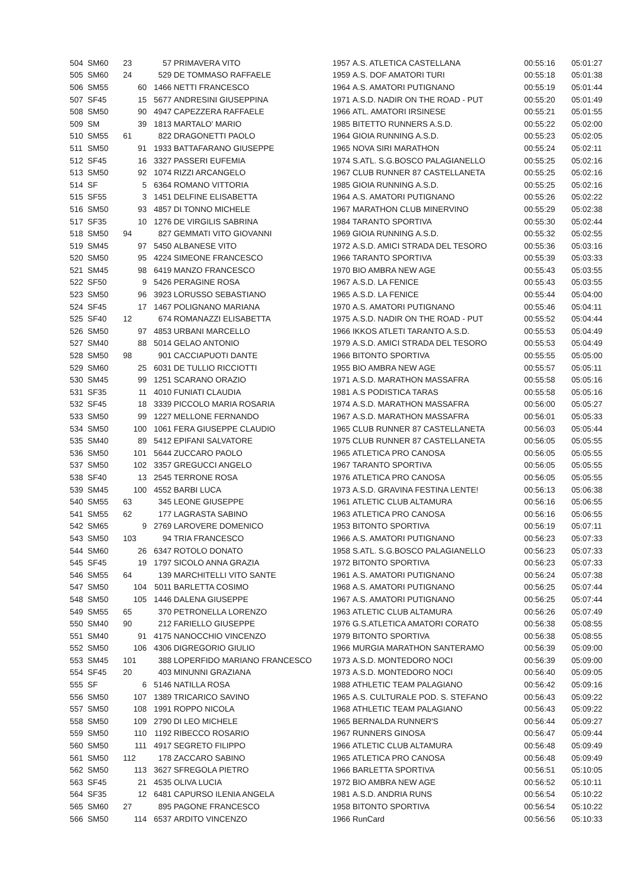| 504 | SM60 | 23 | 57 | PRIMAVERA VITO | 1957 | A.S. ATLETICA CASTELLANA | 00:55:16 | 05:01:27 |
| 505 | SM60 | 24 | 529 | DE TOMMASO RAFFAELE | 1959 | A.S. DOF AMATORI TURI | 00:55:18 | 05:01:38 |
| 506 | SM55 | 60 | 1466 | NETTI FRANCESCO | 1964 | A.S. AMATORI PUTIGNANO | 00:55:19 | 05:01:44 |
| 507 | SF45 | 15 | 5677 | ANDRESINI GIUSEPPINA | 1971 | A.S.D. NADIR ON THE ROAD - PUT | 00:55:20 | 05:01:49 |
| 508 | SM50 | 90 | 4947 | CAPEZZERA RAFFAELE | 1966 | ATL. AMATORI IRSINESE | 00:55:21 | 05:01:55 |
| 509 | SM | 39 | 1813 | MARTALO' MARIO | 1985 | BITETTO RUNNERS A.S.D. | 00:55:22 | 05:02:00 |
| 510 | SM55 | 61 | 822 | DRAGONETTI PAOLO | 1964 | GIOIA RUNNING A.S.D. | 00:55:23 | 05:02:05 |
| 511 | SM50 | 91 | 1933 | BATTAFARANO GIUSEPPE | 1965 | NOVA SIRI MARATHON | 00:55:24 | 05:02:11 |
| 512 | SF45 | 16 | 3327 | PASSERI EUFEMIA | 1974 | S.ATL. S.G.BOSCO PALAGIANELLO | 00:55:25 | 05:02:16 |
| 513 | SM50 | 92 | 1074 | RIZZI ARCANGELO | 1967 | CLUB RUNNER 87 CASTELLANETA | 00:55:25 | 05:02:16 |
| 514 | SF | 5 | 6364 | ROMANO VITTORIA | 1985 | GIOIA RUNNING A.S.D. | 00:55:25 | 05:02:16 |
| 515 | SF55 | 3 | 1451 | DELFINE ELISABETTA | 1964 | A.S. AMATORI PUTIGNANO | 00:55:26 | 05:02:22 |
| 516 | SM50 | 93 | 4857 | DI TONNO MICHELE | 1967 | MARATHON CLUB MINERVINO | 00:55:29 | 05:02:38 |
| 517 | SF35 | 10 | 1276 | DE VIRGILIS SABRINA | 1984 | TARANTO SPORTIVA | 00:55:30 | 05:02:44 |
| 518 | SM50 | 94 | 827 | GEMMATI VITO GIOVANNI | 1969 | GIOIA RUNNING A.S.D. | 00:55:32 | 05:02:55 |
| 519 | SM45 | 97 | 5450 | ALBANESE VITO | 1972 | A.S.D. AMICI STRADA DEL TESORO | 00:55:36 | 05:03:16 |
| 520 | SM50 | 95 | 4224 | SIMEONE FRANCESCO | 1966 | TARANTO SPORTIVA | 00:55:39 | 05:03:33 |
| 521 | SM45 | 98 | 6419 | MANZO FRANCESCO | 1970 | BIO AMBRA NEW AGE | 00:55:43 | 05:03:55 |
| 522 | SF50 | 9 | 5426 | PERAGINE ROSA | 1967 | A.S.D. LA FENICE | 00:55:43 | 05:03:55 |
| 523 | SM50 | 96 | 3923 | LORUSSO SEBASTIANO | 1965 | A.S.D. LA FENICE | 00:55:44 | 05:04:00 |
| 524 | SF45 | 17 | 1467 | POLIGNANO MARIANA | 1970 | A.S. AMATORI PUTIGNANO | 00:55:46 | 05:04:11 |
| 525 | SF40 | 12 | 674 | ROMANAZZI ELISABETTA | 1975 | A.S.D. NADIR ON THE ROAD - PUT | 00:55:52 | 05:04:44 |
| 526 | SM50 | 97 | 4853 | URBANI MARCELLO | 1966 | IKKOS ATLETI TARANTO A.S.D. | 00:55:53 | 05:04:49 |
| 527 | SM40 | 88 | 5014 | GELAO ANTONIO | 1979 | A.S.D. AMICI STRADA DEL TESORO | 00:55:53 | 05:04:49 |
| 528 | SM50 | 98 | 901 | CACCIAPUOTI DANTE | 1966 | BITONTO SPORTIVA | 00:55:55 | 05:05:00 |
| 529 | SM60 | 25 | 6031 | DE TULLIO RICCIOTTI | 1955 | BIO AMBRA NEW AGE | 00:55:57 | 05:05:11 |
| 530 | SM45 | 99 | 1251 | SCARANO ORAZIO | 1971 | A.S.D. MARATHON MASSAFRA | 00:55:58 | 05:05:16 |
| 531 | SF35 | 11 | 4010 | FUNIATI CLAUDIA | 1981 | A.S PODISTICA TARAS | 00:55:58 | 05:05:16 |
| 532 | SF45 | 18 | 3339 | PICCOLO MARIA ROSARIA | 1974 | A.S.D. MARATHON MASSAFRA | 00:56:00 | 05:05:27 |
| 533 | SM50 | 99 | 1227 | MELLONE FERNANDO | 1967 | A.S.D. MARATHON MASSAFRA | 00:56:01 | 05:05:33 |
| 534 | SM50 | 100 | 1061 | FERA GIUSEPPE CLAUDIO | 1965 | CLUB RUNNER 87 CASTELLANETA | 00:56:03 | 05:05:44 |
| 535 | SM40 | 89 | 5412 | EPIFANI SALVATORE | 1975 | CLUB RUNNER 87 CASTELLANETA | 00:56:05 | 05:05:55 |
| 536 | SM50 | 101 | 5644 | ZUCCARO PAOLO | 1965 | ATLETICA PRO CANOSA | 00:56:05 | 05:05:55 |
| 537 | SM50 | 102 | 3357 | GREGUCCI ANGELO | 1967 | TARANTO SPORTIVA | 00:56:05 | 05:05:55 |
| 538 | SF40 | 13 | 2545 | TERRONE ROSA | 1976 | ATLETICA PRO CANOSA | 00:56:05 | 05:05:55 |
| 539 | SM45 | 100 | 4552 | BARBI LUCA | 1973 | A.S.D. GRAVINA FESTINA LENTE! | 00:56:13 | 05:06:38 |
| 540 | SM55 | 63 | 345 | LEONE GIUSEPPE | 1961 | ATLETIC CLUB ALTAMURA | 00:56:16 | 05:06:55 |
| 541 | SM55 | 62 | 177 | LAGRASTA SABINO | 1963 | ATLETICA PRO CANOSA | 00:56:16 | 05:06:55 |
| 542 | SM65 | 9 | 2769 | LAROVERE DOMENICO | 1953 | BITONTO SPORTIVA | 00:56:19 | 05:07:11 |
| 543 | SM50 | 103 | 94 | TRIA FRANCESCO | 1966 | A.S. AMATORI PUTIGNANO | 00:56:23 | 05:07:33 |
| 544 | SM60 | 26 | 6347 | ROTOLO DONATO | 1958 | S.ATL. S.G.BOSCO PALAGIANELLO | 00:56:23 | 05:07:33 |
| 545 | SF45 | 19 | 1797 | SICOLO ANNA GRAZIA | 1972 | BITONTO SPORTIVA | 00:56:23 | 05:07:33 |
| 546 | SM55 | 64 | 139 | MARCHITELLI VITO SANTE | 1961 | A.S. AMATORI PUTIGNANO | 00:56:24 | 05:07:38 |
| 547 | SM50 | 104 | 5011 | BARLETTA COSIMO | 1968 | A.S. AMATORI PUTIGNANO | 00:56:25 | 05:07:44 |
| 548 | SM50 | 105 | 1446 | DALENA GIUSEPPE | 1967 | A.S. AMATORI PUTIGNANO | 00:56:25 | 05:07:44 |
| 549 | SM55 | 65 | 370 | PETRONELLA LORENZO | 1963 | ATLETIC CLUB ALTAMURA | 00:56:26 | 05:07:49 |
| 550 | SM40 | 90 | 212 | FARIELLO GIUSEPPE | 1976 | G.S.ATLETICA AMATORI CORATO | 00:56:38 | 05:08:55 |
| 551 | SM40 | 91 | 4175 | NANOCCHIO VINCENZO | 1979 | BITONTO SPORTIVA | 00:56:38 | 05:08:55 |
| 552 | SM50 | 106 | 4306 | DIGREGORIO GIULIO | 1966 | MURGIA MARATHON SANTERAMO | 00:56:39 | 05:09:00 |
| 553 | SM45 | 101 | 388 | LOPERFIDO MARIANO FRANCESCO | 1973 | A.S.D. MONTEDORO NOCI | 00:56:39 | 05:09:00 |
| 554 | SF45 | 20 | 403 | MINUNNI GRAZIANA | 1973 | A.S.D. MONTEDORO NOCI | 00:56:40 | 05:09:05 |
| 555 | SF | 6 | 5146 | NATILLA ROSA | 1988 | ATHLETIC TEAM PALAGIANO | 00:56:42 | 05:09:16 |
| 556 | SM50 | 107 | 1389 | TRICARICO SAVINO | 1965 | A.S. CULTURALE POD. S. STEFANO | 00:56:43 | 05:09:22 |
| 557 | SM50 | 108 | 1991 | ROPPO NICOLA | 1968 | ATHLETIC TEAM PALAGIANO | 00:56:43 | 05:09:22 |
| 558 | SM50 | 109 | 2790 | DI LEO MICHELE | 1965 | BERNALDA RUNNER'S | 00:56:44 | 05:09:27 |
| 559 | SM50 | 110 | 1192 | RIBECCO ROSARIO | 1967 | RUNNERS GINOSA | 00:56:47 | 05:09:44 |
| 560 | SM50 | 111 | 4917 | SEGRETO FILIPPO | 1966 | ATLETIC CLUB ALTAMURA | 00:56:48 | 05:09:49 |
| 561 | SM50 | 112 | 178 | ZACCARO SABINO | 1965 | ATLETICA PRO CANOSA | 00:56:48 | 05:09:49 |
| 562 | SM50 | 113 | 3627 | SFREGOLA PIETRO | 1966 | BARLETTA SPORTIVA | 00:56:51 | 05:10:05 |
| 563 | SF45 | 21 | 4535 | OLIVA LUCIA | 1972 | BIO AMBRA NEW AGE | 00:56:52 | 05:10:11 |
| 564 | SF35 | 12 | 6481 | CAPURSO ILENIA ANGELA | 1981 | A.S.D. ANDRIA RUNS | 00:56:54 | 05:10:22 |
| 565 | SM60 | 27 | 895 | PAGONE FRANCESCO | 1958 | BITONTO SPORTIVA | 00:56:54 | 05:10:22 |
| 566 | SM50 | 114 | 6537 | ARDITO VINCENZO | 1966 | RunCard | 00:56:56 | 05:10:33 |